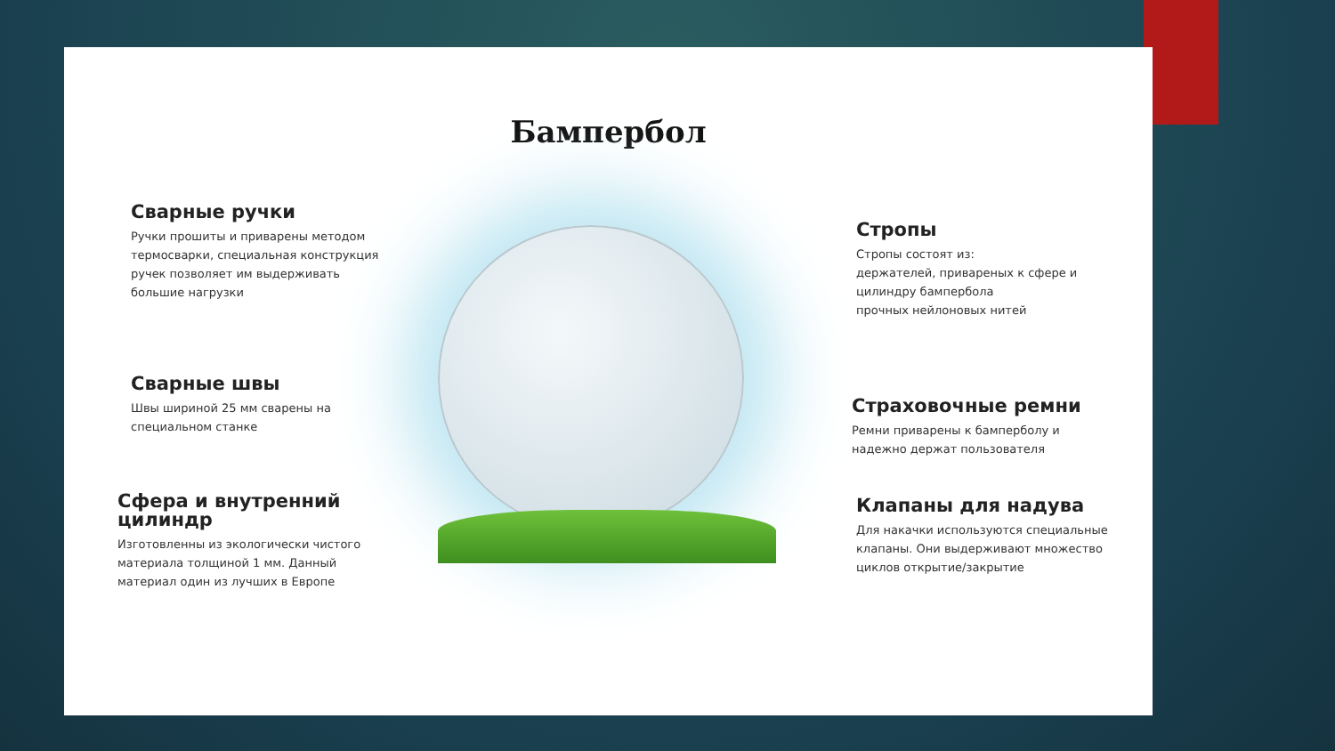Бампербол
Сварные ручки
Ручки прошиты и приварены методом термосварки, специальная конструкция ручек позволяет им выдерживать большие нагрузки
Сварные швы
Швы шириной 25 мм сварены на специальном станке
Сфера и внутренний цилиндр
Изготовленны из экологически чистого материала толщиной 1 мм. Данный материал один из лучших в Европе
Стропы
Стропы состоят из:
держателей, привареных к сфере и цилиндру бампербола
прочных нейлоновых нитей
Страховочные ремни
Ремни приварены к бамперболу и надежно держат пользователя
Клапаны для надува
Для накачки используются специальные клапаны. Они выдерживают множество циклов открытие/закрытие